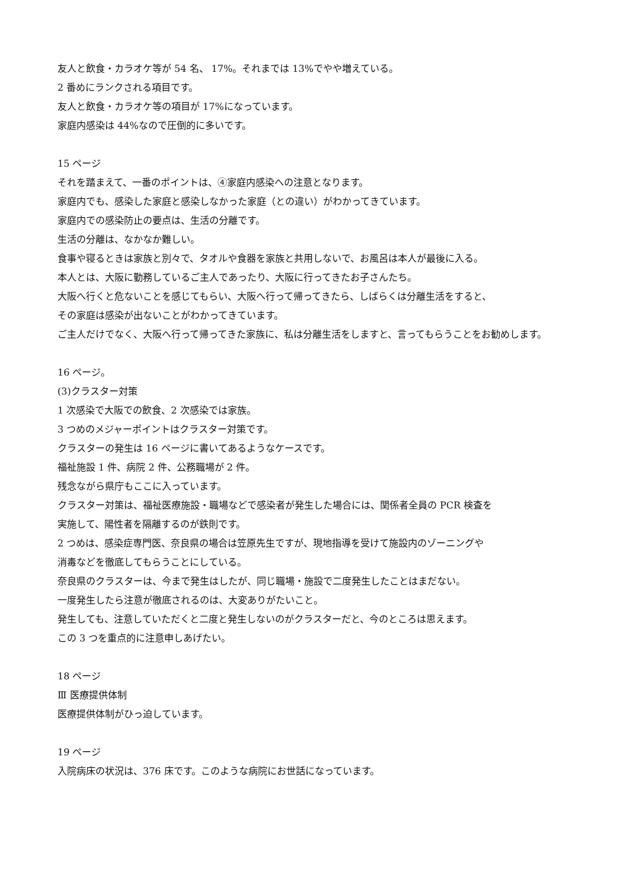友人と飲食・カラオケ等が 54 名、 17%。それまでは 13%でやや増えている。
2 番めにランクされる項目です。
友人と飲食・カラオケ等の項目が 17%になっています。
家庭内感染は 44%なので圧倒的に多いです。
15 ページ
それを踏まえて、一番のポイントは、④家庭内感染への注意となります。
家庭内でも、感染した家庭と感染しなかった家庭（との違い）がわかってきています。
家庭内での感染防止の要点は、生活の分離です。
生活の分離は、なかなか難しい。
食事や寝るときは家族と別々で、タオルや食器を家族と共用しないで、お風呂は本人が最後に入る。
本人とは、大阪に勤務しているご主人であったり、大阪に行ってきたお子さんたち。
大阪へ行くと危ないことを感じてもらい、大阪へ行って帰ってきたら、しばらくは分離生活をすると、
その家庭は感染が出ないことがわかってきています。
ご主人だけでなく、大阪へ行って帰ってきた家族に、私は分離生活をしますと、言ってもらうことをお勧めします。
16 ページ。
(3)クラスター対策
1 次感染で大阪での飲食、2 次感染では家族。
3 つめのメジャーポイントはクラスター対策です。
クラスターの発生は 16 ページに書いてあるようなケースです。
福祉施設 1 件、病院 2 件、公務職場が 2 件。
残念ながら県庁もここに入っています。
クラスター対策は、福祉医療施設・職場などで感染者が発生した場合には、関係者全員の PCR 検査を
実施して、陽性者を隔離するのが鉄則です。
2 つめは、感染症専門医、奈良県の場合は笠原先生ですが、現地指導を受けて施設内のゾーニングや
消毒などを徹底してもらうことにしている。
奈良県のクラスターは、今まで発生はしたが、同じ職場・施設で二度発生したことはまだない。
一度発生したら注意が徹底されるのは、大変ありがたいこと。
発生しても、注意していただくと二度と発生しないのがクラスターだと、今のところは思えます。
この 3 つを重点的に注意申しあげたい。
18 ページ
Ⅲ 医療提供体制
医療提供体制がひっ迫しています。
19 ページ
入院病床の状況は、376 床です。このような病院にお世話になっています。